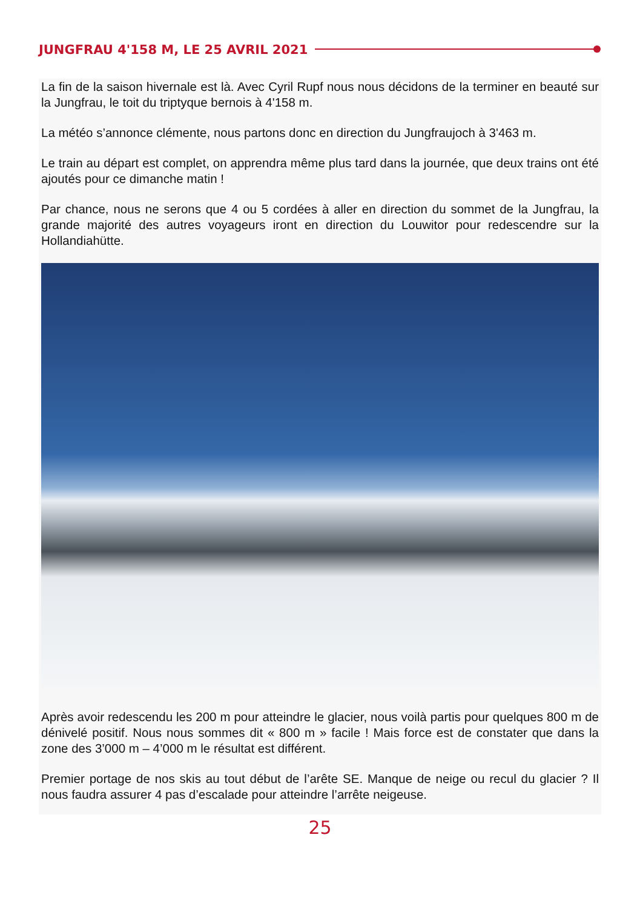JUNGFRAU 4'158 M, LE 25 AVRIL 2021
La fin de la saison hivernale est là. Avec Cyril Rupf nous nous décidons de la terminer en beauté sur la Jungfrau, le toit du triptyque bernois à 4'158 m.
La météo s’annonce clémente, nous partons donc en direction du Jungfraujoch à 3'463 m.
Le train au départ est complet, on apprendra même plus tard dans la journée, que deux trains ont été ajoutés pour ce dimanche matin !
Par chance, nous ne serons que 4 ou 5 cordées à aller en direction du sommet de la Jungfrau, la grande majorité des autres voyageurs iront en direction du Louwitor pour redescendre sur la Hollandiahütte.
Après avoir redescendu les 200 m pour atteindre le glacier, nous voilà partis pour quelques 800 m de dénivelé positif. Nous nous sommes dit « 800 m » facile ! Mais force est de constater que dans la zone des 3’000 m – 4’000 m le résultat est différent.
Premier portage de nos skis au tout début de l’arête SE. Manque de neige ou recul du glacier ? Il nous faudra assurer 4 pas d’escalade pour atteindre l’arrête neigeuse.
25